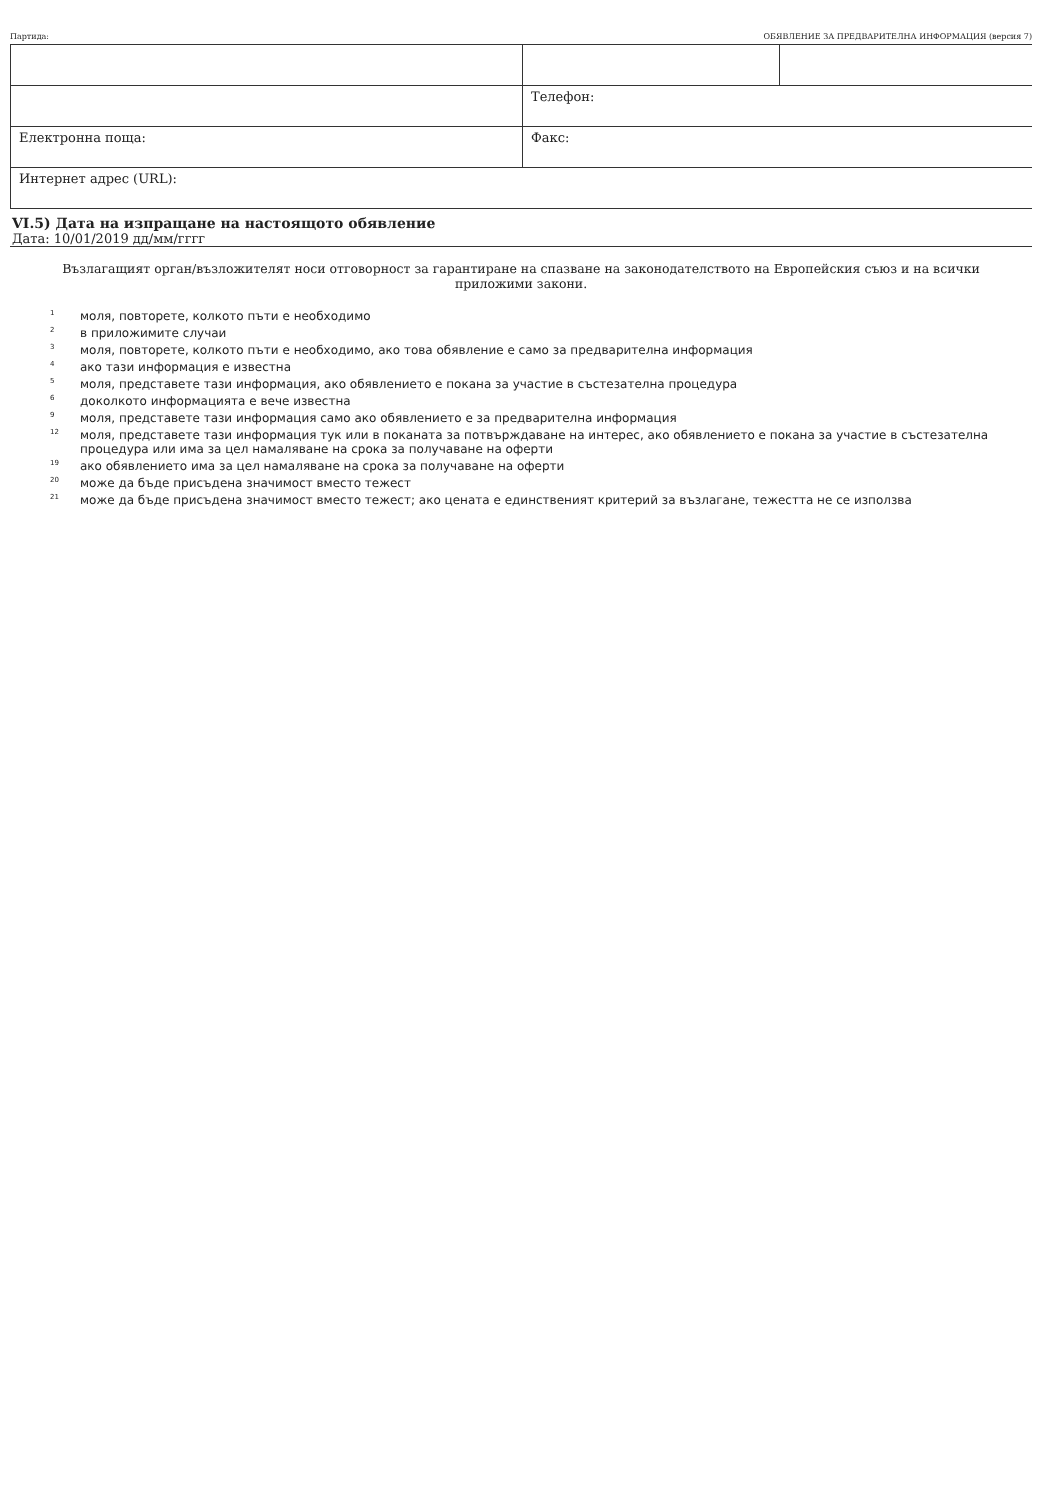Партида: ОБЯВЛЕНИЕ ЗА ПРЕДВАРИТЕЛНА ИНФОРМАЦИЯ (версия 7)
| | Телефон: | |
| Електронна поща: | Факс: | |
| Интернет адрес (URL): | | |
VI.5) Дата на изпращане на настоящото обявление
Дата: 10/01/2019 дд/мм/гггг
Възлагащият орган/възложителят носи отговорност за гарантиране на спазване на законодателството на Европейския съюз и на всички приложими закони.
<sup>1</sup> моля, повторете, колкото пъти е необходимо
<sup>2</sup> в приложимите случаи
<sup>3</sup> моля, повторете, колкото пъти е необходимо, ако това обявление е само за предварителна информация
<sup>4</sup> ако тази информация е известна
<sup>5</sup> моля, представете тази информация, ако обявлението е покана за участие в състезателна процедура
<sup>6</sup> доколкото информацията е вече известна
<sup>9</sup> моля, представете тази информация само ако обявлението е за предварителна информация
<sup>12</sup> моля, представете тази информация тук или в поканата за потвърждаване на интерес, ако обявлението е покана за участие в състезателна процедура или има за цел намаляване на срока за получаване на оферти
<sup>19</sup> ако обявлението има за цел намаляване на срока за получаване на оферти
<sup>20</sup> може да бъде присъдена значимост вместо тежест
<sup>21</sup> може да бъде присъдена значимост вместо тежест; ако цената е единственият критерий за възлагане, тежестта не се използва